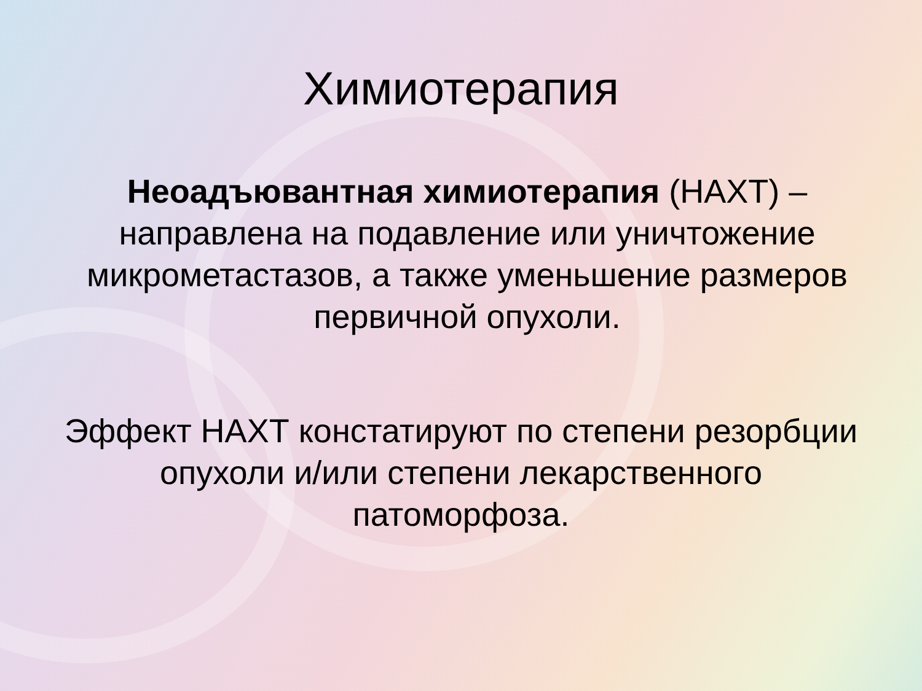Химиотерапия
Неоадъювантная химиотерапия (НАХТ) – направлена на подавление или уничтожение микрометастазов, а также уменьшение размеров первичной опухоли.
Эффект НАХТ констатируют по степени резорбции опухоли и/или степени лекарственного патоморфоза.